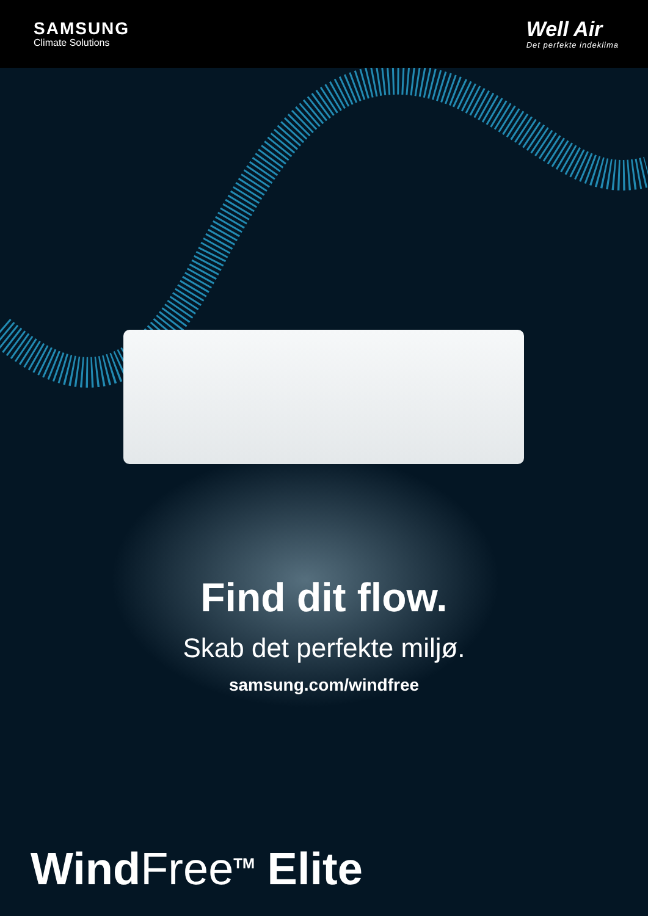SAMSUNG
Climate Solutions
Well Air
Det perfekte indeklima
Find dit flow.
Skab det perfekte miljø.
samsung.com/windfree
WindFree<sup>TM</sup> Elite